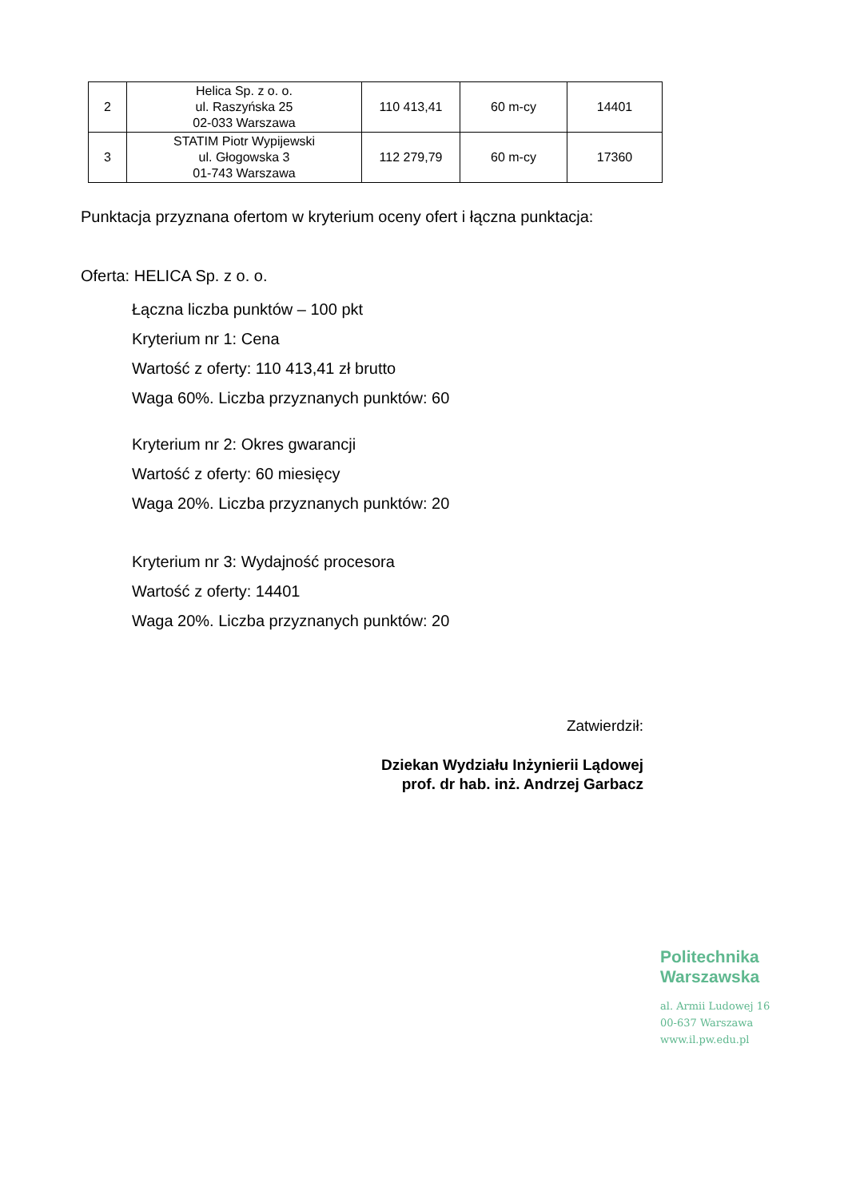| 2 | Helica Sp. z o. o. ul. Raszyńska 25 02-033 Warszawa | 110 413,41 | 60 m-cy | 14401 |
| 3 | STATIM Piotr Wypijewski ul. Głogowska 3 01-743 Warszawa | 112 279,79 | 60 m-cy | 17360 |
Punktacja przyznana ofertom w kryterium oceny ofert i łączna punktacja:
Oferta: HELICA Sp. z o. o.
Łączna liczba punktów – 100 pkt
Kryterium nr 1: Cena
Wartość z oferty: 110 413,41 zł brutto
Waga 60%. Liczba przyznanych punktów: 60
Kryterium nr 2: Okres gwarancji
Wartość z oferty: 60 miesięcy
Waga 20%. Liczba przyznanych punktów: 20
Kryterium nr 3: Wydajność procesora
Wartość z oferty: 14401
Waga 20%. Liczba przyznanych punktów: 20
Zatwierdził:
Dziekan Wydziału Inżynierii Lądowej
prof. dr hab. inż. Andrzej Garbacz
Politechnika
Warszawska
al. Armii Ludowej 16
00-637 Warszawa
www.il.pw.edu.pl